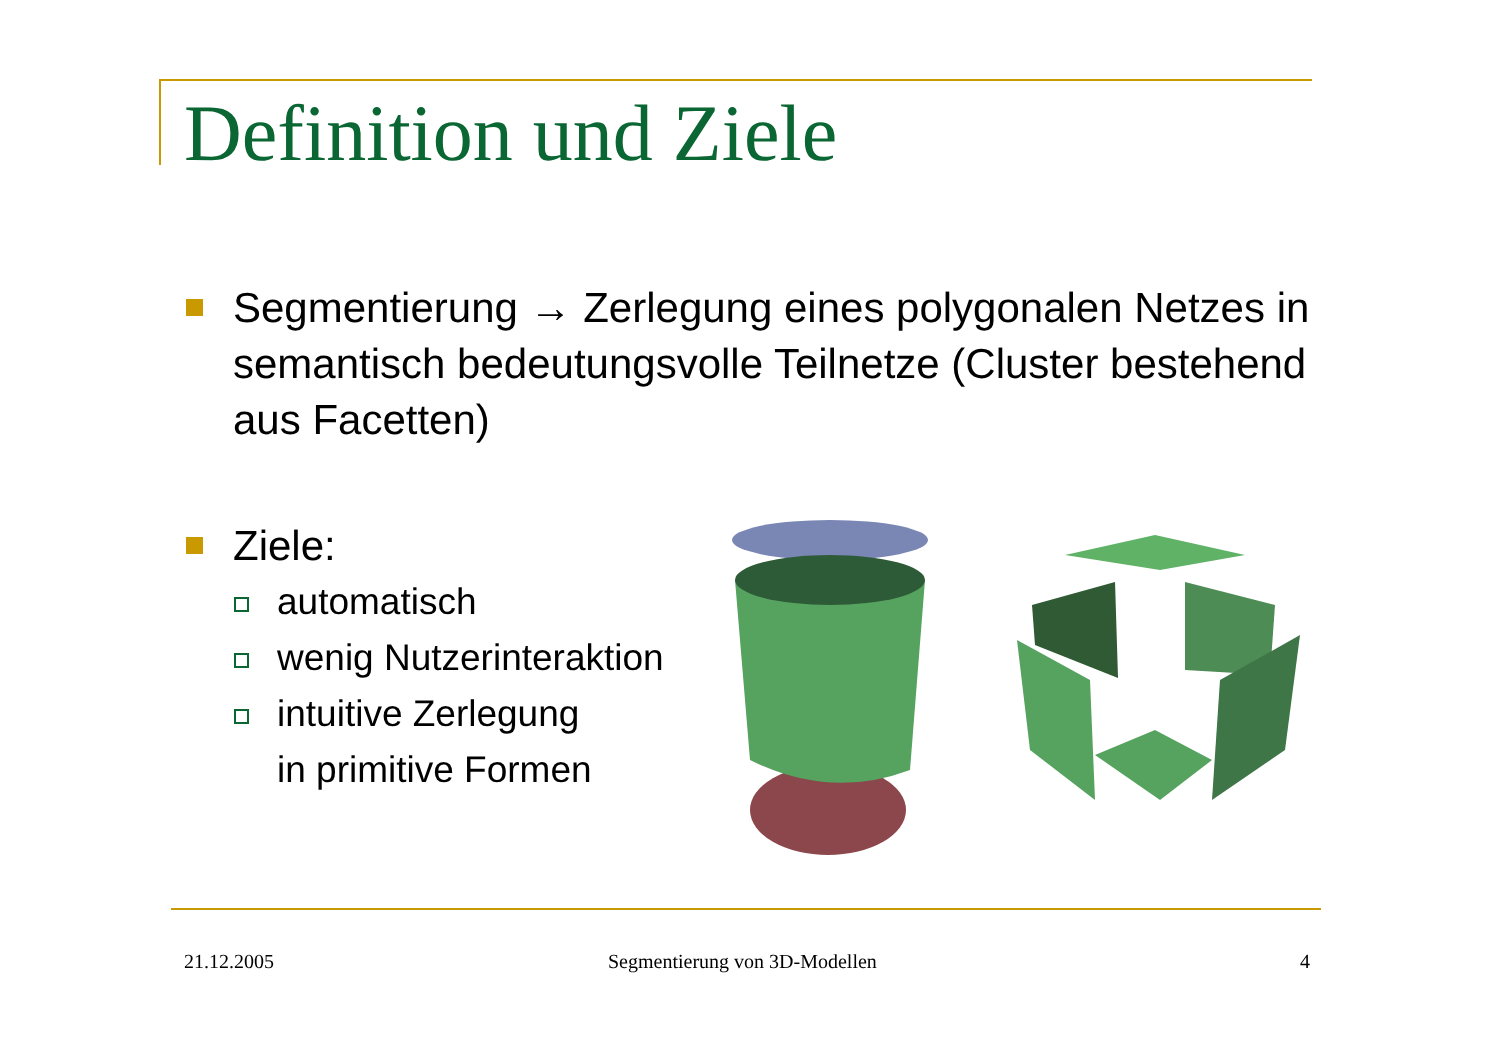Definition und Ziele
Segmentierung → Zerlegung eines polygonalen Netzes in semantisch bedeutungsvolle Teilnetze (Cluster bestehend aus Facetten)
Ziele:
automatisch
wenig Nutzerinteraktion
intuitive Zerlegung
in primitive Formen
21.12.2005 Segmentierung von 3D-Modellen 4